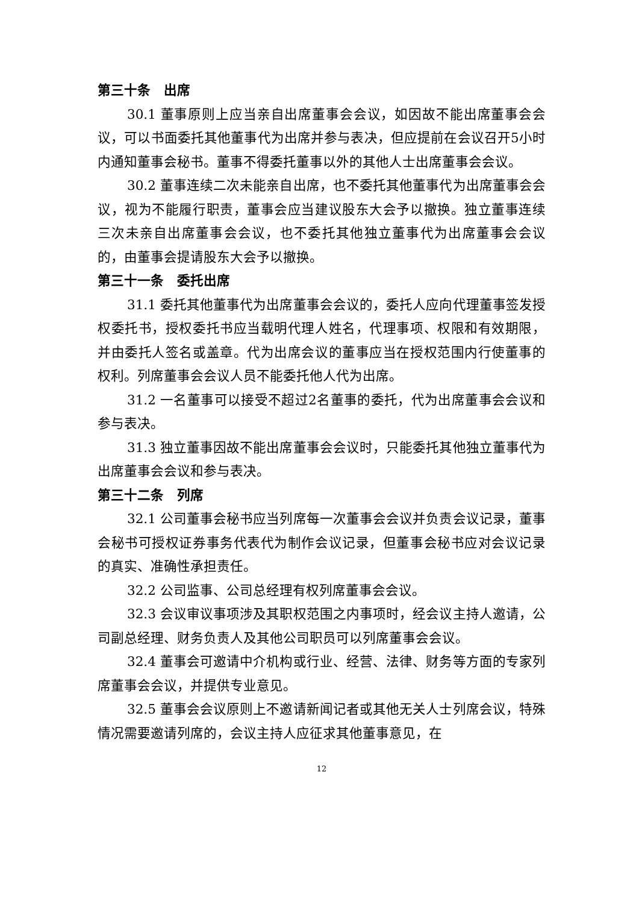第三十条　出席
30.1 董事原则上应当亲自出席董事会会议，如因故不能出席董事会会议，可以书面委托其他董事代为出席并参与表决，但应提前在会议召开5小时内通知董事会秘书。董事不得委托董事以外的其他人士出席董事会会议。
30.2 董事连续二次未能亲自出席，也不委托其他董事代为出席董事会会议，视为不能履行职责，董事会应当建议股东大会予以撤换。独立董事连续三次未亲自出席董事会会议，也不委托其他独立董事代为出席董事会会议的，由董事会提请股东大会予以撤换。
第三十一条　委托出席
31.1 委托其他董事代为出席董事会会议的，委托人应向代理董事签发授权委托书，授权委托书应当载明代理人姓名，代理事项、权限和有效期限，并由委托人签名或盖章。代为出席会议的董事应当在授权范围内行使董事的权利。列席董事会会议人员不能委托他人代为出席。
31.2 一名董事可以接受不超过2名董事的委托，代为出席董事会会议和参与表决。
31.3 独立董事因故不能出席董事会会议时，只能委托其他独立董事代为出席董事会会议和参与表决。
第三十二条　列席
32.1 公司董事会秘书应当列席每一次董事会会议并负责会议记录，董事会秘书可授权证券事务代表代为制作会议记录，但董事会秘书应对会议记录的真实、准确性承担责任。
32.2 公司监事、公司总经理有权列席董事会会议。
32.3 会议审议事项涉及其职权范围之内事项时，经会议主持人邀请，公司副总经理、财务负责人及其他公司职员可以列席董事会会议。
32.4 董事会可邀请中介机构或行业、经营、法律、财务等方面的专家列席董事会会议，并提供专业意见。
32.5 董事会会议原则上不邀请新闻记者或其他无关人士列席会议，特殊情况需要邀请列席的，会议主持人应征求其他董事意见，在
12